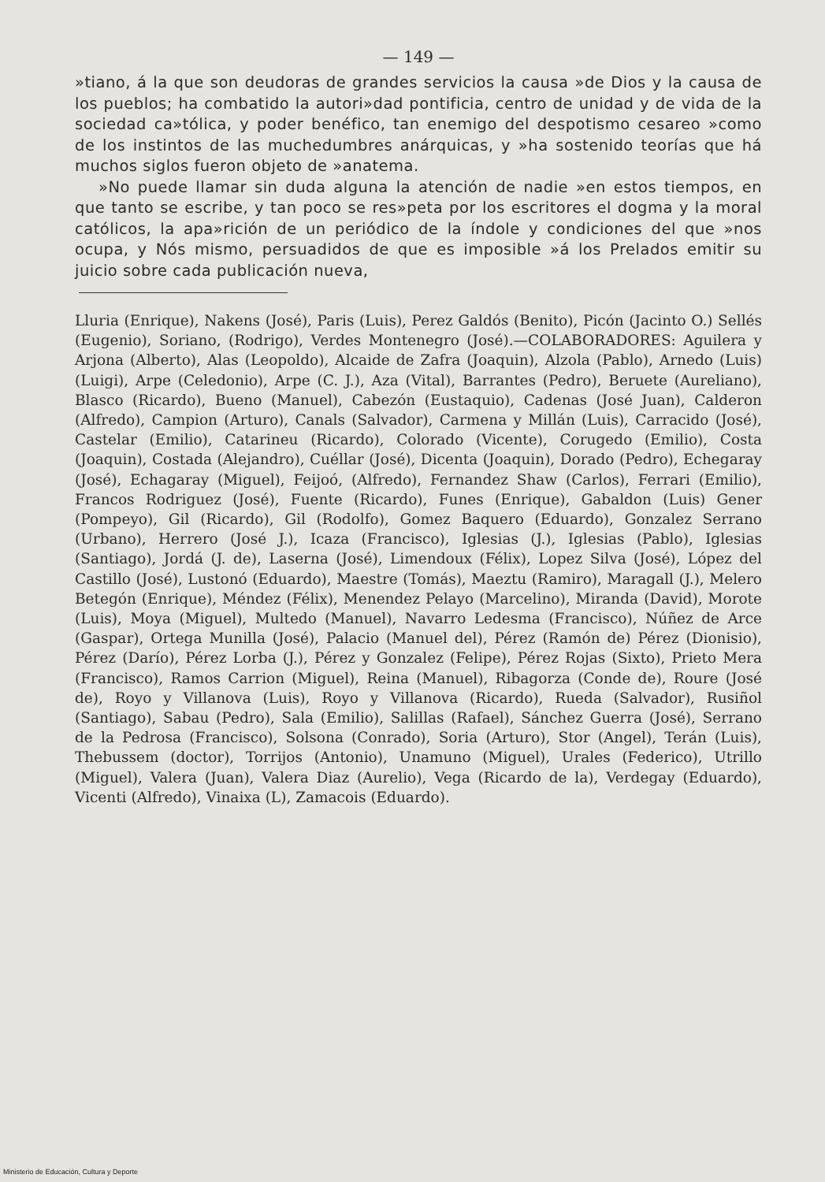— 149 —
»tiano, á la que son deudoras de grandes servicios la causa »de Dios y la causa de los pueblos; ha combatido la autori»dad pontificia, centro de unidad y de vida de la sociedad ca»tólica, y poder benéfico, tan enemigo del despotismo cesareo »como de los instintos de las muchedumbres anárquicas, y »ha sostenido teorías que há muchos siglos fueron objeto de »anatema.
»No puede llamar sin duda alguna la atención de nadie »en estos tiempos, en que tanto se escribe, y tan poco se res»peta por los escritores el dogma y la moral católicos, la apa»rición de un periódico de la índole y condiciones del que »nos ocupa, y Nós mismo, persuadidos de que es imposible »á los Prelados emitir su juicio sobre cada publicación nueva,
Lluria (Enrique), Nakens (José), Paris (Luis), Perez Galdós (Benito), Picón (Jacinto O.) Sellés (Eugenio), Soriano, (Rodrigo), Verdes Montenegro (José).—COLABORADORES: Aguilera y Arjona (Alberto), Alas (Leopoldo), Alcaide de Zafra (Joaquin), Alzola (Pablo), Arnedo (Luis) (Luigi), Arpe (Celedonio), Arpe (C. J.), Aza (Vital), Barrantes (Pedro), Beruete (Aureliano), Blasco (Ricardo), Bueno (Manuel), Cabezón (Eustaquio), Cadenas (José Juan), Calderon (Alfredo), Campion (Arturo), Canals (Salvador), Carmena y Millán (Luis), Carracido (José), Castelar (Emilio), Catarineu (Ricardo), Colorado (Vicente), Corugedo (Emilio), Costa (Joaquin), Costada (Alejandro), Cuéllar (José), Dicenta (Joaquin), Dorado (Pedro), Echegaray (José), Echagaray (Miguel), Feijoó, (Alfredo), Fernandez Shaw (Carlos), Ferrari (Emilio), Francos Rodriguez (José), Fuente (Ricardo), Funes (Enrique), Gabaldon (Luis) Gener (Pompeyo), Gil (Ricardo), Gil (Rodolfo), Gomez Baquero (Eduardo), Gonzalez Serrano (Urbano), Herrero (José J.), Icaza (Francisco), Iglesias (J.), Iglesias (Pablo), Iglesias (Santiago), Jordá (J. de), Laserna (José), Limendoux (Félix), Lopez Silva (José), López del Castillo (José), Lustonó (Eduardo), Maestre (Tomás), Maeztu (Ramiro), Maragall (J.), Melero Betegón (Enrique), Méndez (Félix), Menendez Pelayo (Marcelino), Miranda (David), Morote (Luis), Moya (Miguel), Multedo (Manuel), Navarro Ledesma (Francisco), Núñez de Arce (Gaspar), Ortega Munilla (José), Palacio (Manuel del), Pérez (Ramón de) Pérez (Dionisio), Pérez (Darío), Pérez Lorba (J.), Pérez y Gonzalez (Felipe), Pérez Rojas (Sixto), Prieto Mera (Francisco), Ramos Carrion (Miguel), Reina (Manuel), Ribagorza (Conde de), Roure (José de), Royo y Villanova (Luis), Royo y Villanova (Ricardo), Rueda (Salvador), Rusiñol (Santiago), Sabau (Pedro), Sala (Emilio), Salillas (Rafael), Sánchez Guerra (José), Serrano de la Pedrosa (Francisco), Solsona (Conrado), Soria (Arturo), Stor (Angel), Terán (Luis), Thebussem (doctor), Torrijos (Antonio), Unamuno (Miguel), Urales (Federico), Utrillo (Miguel), Valera (Juan), Valera Diaz (Aurelio), Vega (Ricardo de la), Verdegay (Eduardo), Vicenti (Alfredo), Vinaixa (L), Zamacois (Eduardo).
Ministerio de Educación, Cultura y Deporte